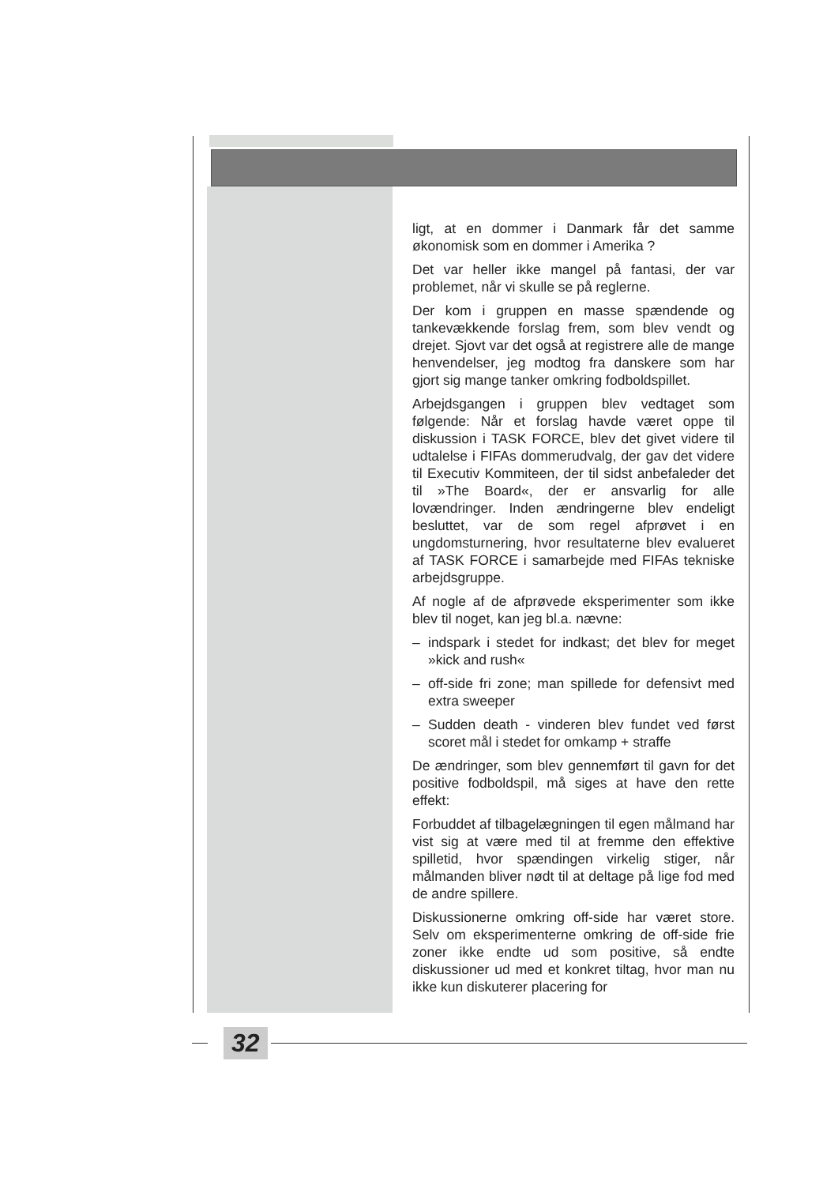ligt, at en dommer i Danmark får det samme økonomisk som en dommer i Amerika ?
Det var heller ikke mangel på fantasi, der var problemet, når vi skulle se på reglerne.
Der kom i gruppen en masse spændende og tankevækkende forslag frem, som blev vendt og drejet. Sjovt var det også at registrere alle de mange henvendelser, jeg modtog fra danskere som har gjort sig mange tanker omkring fodboldspillet.
Arbejdsgangen i gruppen blev vedtaget som følgende: Når et forslag havde været oppe til diskussion i TASK FORCE, blev det givet videre til udtalelse i FIFAs dommerudvalg, der gav det videre til Executiv Kommiteen, der til sidst anbefaleder det til »The Board«, der er ansvarlig for alle lovændringer. Inden ændringerne blev endeligt besluttet, var de som regel afprøvet i en ungdomsturnering, hvor resultaterne blev evalueret af TASK FORCE i samarbejde med FIFAs tekniske arbejdsgruppe.
Af nogle af de afprøvede eksperimenter som ikke blev til noget, kan jeg bl.a. nævne:
– indspark i stedet for indkast; det blev for meget »kick and rush«
– off-side fri zone; man spillede for defensivt med extra sweeper
– Sudden death - vinderen blev fundet ved først scoret mål i stedet for omkamp + straffe
De ændringer, som blev gennemført til gavn for det positive fodboldspil, må siges at have den rette effekt:
Forbuddet af tilbagelægningen til egen målmand har vist sig at være med til at fremme den effektive spilletid, hvor spændingen virkelig stiger, når målmanden bliver nødt til at deltage på lige fod med de andre spillere.
Diskussionerne omkring off-side har været store. Selv om eksperimenterne omkring de off-side frie zoner ikke endte ud som positive, så endte diskussioner ud med et konkret tiltag, hvor man nu ikke kun diskuterer placering for
32